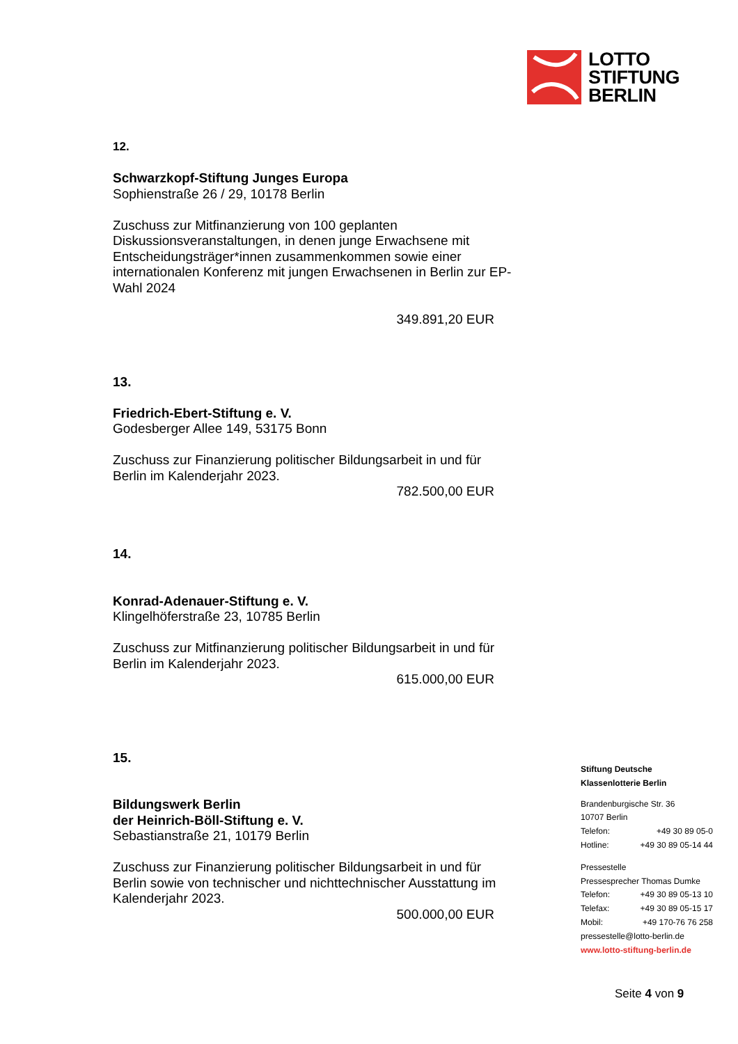LOTTO
STIFTUNG
BERLIN
12.
Schwarzkopf-Stiftung Junges Europa
Sophienstraße 26 / 29, 10178 Berlin
Zuschuss zur Mitfinanzierung von 100 geplanten Diskussionsveranstaltungen, in denen junge Erwachsene mit Entscheidungsträger*innen zusammenkommen sowie einer internationalen Konferenz mit jungen Erwachsenen in Berlin zur EP-Wahl 2024
349.891,20 EUR
13.
Friedrich-Ebert-Stiftung e. V.
Godesberger Allee 149, 53175 Bonn
Zuschuss zur Finanzierung politischer Bildungsarbeit in und für Berlin im Kalenderjahr 2023.
782.500,00 EUR
14.
Konrad-Adenauer-Stiftung e. V.
Klingelhöferstraße 23, 10785 Berlin
Zuschuss zur Mitfinanzierung politischer Bildungsarbeit in und für Berlin im Kalenderjahr 2023.
615.000,00 EUR
15.
Bildungswerk Berlin
der Heinrich-Böll-Stiftung e. V.
Sebastianstraße 21, 10179 Berlin
Zuschuss zur Finanzierung politischer Bildungsarbeit in und für Berlin sowie von technischer und nichttechnischer Ausstattung im Kalenderjahr 2023.
500.000,00 EUR
Stiftung Deutsche
Klassenlotterie Berlin
Brandenburgische Str. 36
10707 Berlin
Telefon: +49 30 89 05-0
Hotline: +49 30 89 05-14 44
Pressestelle
Pressesprecher Thomas Dumke
Telefon: +49 30 89 05-13 10
Telefax: +49 30 89 05-15 17
Mobil: +49 170-76 76 258
pressestelle@lotto-berlin.de
www.lotto-stiftung-berlin.de
Seite 4 von 9